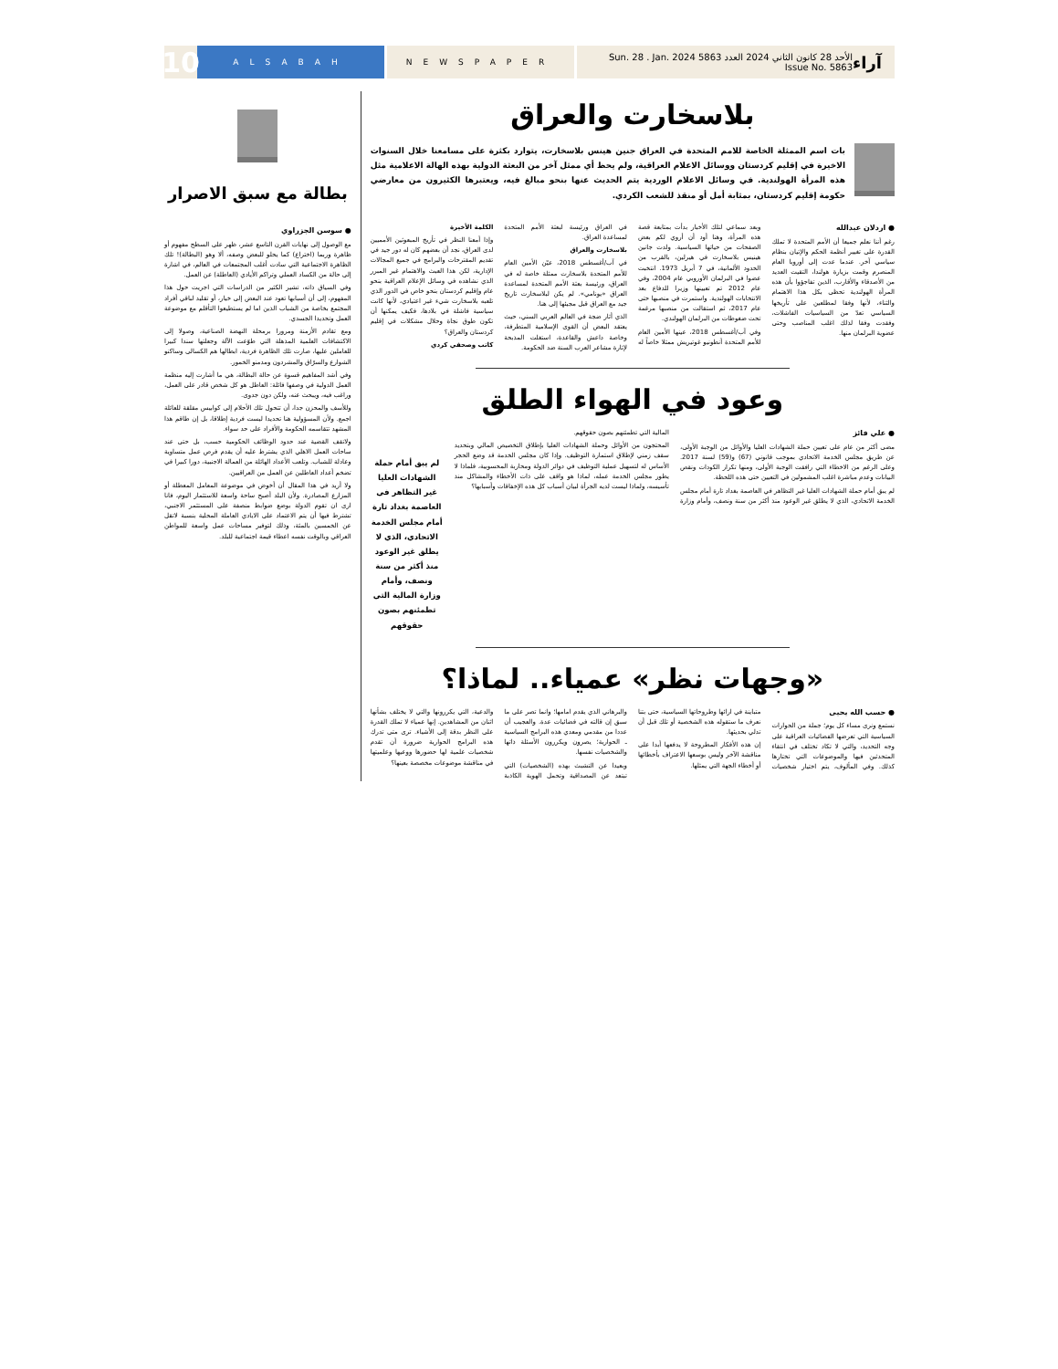آراء الأحد 28 كانون الثاني 2024 العدد 5863 Sun. 28 . Jan. 2024 Issue No. 5863
NEWSPAPER ALSABAH
10
بلاسخارت والعراق
بات اسم الممثلة الخاصة للامم المتحدة في العراق جنين هينس بلاسخارت، يتوارد بكثرة على مسامعنا خلال السنوات الاخيرة في إقليم كردستان ووسائل الاعلام العراقية، ولم يحظ أي ممثل آخر من البعثة الدولية بهذه الهالة الاعلامية مثل هذه المرأة الهولندية. في وسائل الاعلام الوردية يتم الحديث عنها بنحو مبالغ فيه، ويعتبرها الكثيرون من معارضي حكومة إقليم كردستان، بمثابة أمل أو منقذ للشعب الكردي.
● اردلان عبدالله
رغم أننا نعلم جميعا أن الأمم المتحدة لا تملك القدرة على تغيير أنظمة الحكم والإتيان بنظام سياسي آخر. عندما عدت إلى أوروبا العام المنصرم وقمت بزيارة هولندا، التقيت العديد من الأصدقاء والأقارب، الذين تفاجؤوا بأن هذه المرأة الهولندية تحظى بكل هذا الاهتمام والثناء، لأنها وفقا لمطلعين على تأريخها السياسي تعدّ من السياسيات الفاشلات، وفقدت وفقا لذلك اغلب المناصب وحتى عضوية البرلمان منها.
وبعد سماعي لتلك الأخبار بدأت بمتابعة قصة هذه المرأة، وهنا أود أن أروي لكم بعض الصفحات من حياتها السياسية. ولدت جانين هينيس بلاسخارت في هيرلين، بالقرب من الحدود الألمانية، في 7 أبريل 1973. انتخبت عضوا في البرلمان الأوروبي عام 2004، وفي عام 2012 تم تعيينها وزيرا للدفاع بعد الانتخابات الهولندية. واستمرت في منصبها حتى عام 2017، ثم استقالت من منصبها مرغمة تحت ضغوطات من البرلمان الهولندي.
وفي آب/أغسطس 2018، عينها الأمين العام للأمم المتحدة أنطونيو غوتيريش ممثلا خاصاً له في العراق ورئيسة لبعثة الأمم المتحدة لمساعدة العراق.
بلاسخارت والعراق
في آب/أغسطس 2018، عيّن الأمين العام للأمم المتحدة بلاسخارت ممثلة خاصة له في العراق، ورئيسة بعثة الأمم المتحدة لمساعدة العراق «يونامي». لم يكن لبلاسخارت تاريخ جيد مع العراق قبل مجيئها إلى هنا.
الذي أثار ضجة في العالم العربي السني، حيث يعتقد البعض أن القوى الإسلامية المتطرفة، وخاصة داعش والقاعدة، استغلت المذبحة لإثارة مشاعر العرب السنة ضد الحكومة.
الكلمة الأخيرة
وإذا أمعنا النظر في تأريخ المبعوثين الأمميين لدى العراق، نجد أن بعضهم كان له دور جيد في تقديم المقترحات والبرامج في جميع المجالات الإدارية، لكن هذا العبث والاهتمام غير المبرر الذي نشاهده في وسائل الإعلام العراقية بنحو عام وإقليم كردستان بنحو خاص في الدور الذي تلعبه بلاسخارت شيء غير اعتيادي، لأنها كانت سياسية فاشلة في بلادها، فكيف يمكنها أن تكون طوق نجاة وحلال مشكلات في إقليم كردستان والعراق؟
كاتب وصحفي كردي
وعود في الهواء الطلق
● علي فائز
مضى أكثر من عام على تعيين حملة الشهادات العليا والأوائل من الوجبة الأولى، عن طريق مجلس الخدمة الاتحادي بموجب قانوني (67) و(59) لسنة 2017. وعلى الرغم من الاخطاء التي رافقت الوجبة الأولى، ومنها تكرار الكودات ونقص البيانات وعدم مباشرة اغلب المشمولين في التعيين حتى هذه اللحظة.
لم يبق أمام حملة الشهادات العليا غير التظاهر في العاصمة بغداد تارة أمام مجلس الخدمة الاتحادي، الذي لا يطلق غير الوعود منذ أكثر من سنة ونصف، وأمام وزارة المالية التي تطمئنهم بصون حقوقهم.
المحتجون من الأوائل وحملة الشهادات العليا بإطلاق التخصيص المالي وبتحديد سقف زمني لإطلاق استمارة التوظيف. وإذا كان مجلس الخدمة قد وضع الحجر الأساس له لتسهيل عملية التوظيف في دوائر الدولة ومحاربة المحسوبية، فلماذا لا يطور مجلس الخدمة عمله، لماذا هو واقف على ذات الأخطاء والمشاكل منذ تأسيسه، ولماذا ليست لديه الجرأة لبيان أسباب كل هذه الإخفاقات وأسبابها؟
لم يبق أمام حملة الشهادات العليا غير التظاهر في العاصمة بغداد تارة أمام مجلس الخدمة الاتحادي، الذي لا يطلق غير الوعود منذ أكثر من سنة ونصف، وأمام وزارة المالية التي تطمئنهم بصون حقوقهم
«وجهات نظر» عمياء.. لماذا؟
● حسب الله يحيى
نستمع ونرى مساء كل يوم؛ جملة من الحوارات السياسية التي تعرضها الفضائيات العراقية على وجه التحديد، والتي لا تكاد تختلف في انتقاء المتحدثين فيها والموضوعات التي تختارها كذلك. وفي المألوف، يتم اختيار شخصيات متباينة في ارائها وطروحاتها السياسية، حتى بتنا نعرف ما ستقوله هذه الشخصية أو تلك قبل أن تدلي بحديثها.
إن هذه الأفكار المطروحة لا يدفعها أبدا على مناقشة الآخر وليس بوسعها الاعتراف بأخطائها أو أخطاء الجهة التي يمثلها.
والبرهاني الذي يقدم امامها؛ وانما تصر على ما سبق إن قالته في فضائيات عدة. والعجيب أن عددا من مقدمي ومعدي هذه البرامج السياسية ـ الحوارية؛ يصرون ويكررون الأسئلة ذاتها والشخصيات نفسها.
وبعيدا عن التشبث بهذه (الشخصيات) التي تبتعد عن المصداقية وتحمل الهوية الكاذبة والدعية، التي يكررونها والتي لا يختلف بشأنها اثنان من المشاهدين. إنها عمياء لا تملك القدرة على النظر بدقة إلى الأشياء. ترى متى تدرك هذه البرامج الحوارية ضرورة أن تقدم شخصيات علمية لها حضورها ووعيها وعلميتها في مناقشة موضوعات مخصصة بعينها؟
بطالة مع سبق الاصرار
● سوسن الجزراوي
مع الوصول إلى نهايات القرن التاسع عشر، ظهر على السطح مفهوم أو ظاهرة وربما (اختراع) كما يحلو للبعض وصفه، ألا وهو (البطالة)! تلك الظاهرة الاجتماعية التي سادت أغلب المجتمعات في العالم، في اشارة إلى حالة من الكساد العملي وتراكم الأيادي (العاطلة) عن العمل.
وفي السياق ذاته، تشير الكثير من الدراسات التي اجريت حول هذا المفهوم، إلى أن أسبابها تعود عند البعض إلى خيار، أو تقليد لباقي أفراد المجتمع بخاصة من الشباب الذين اما لم يستطيعوا التأقلم مع موضوعة العمل وتحديدا الجسدي.
ومع تقادم الأزمنة ومرورا برمحلة النهضة الصناعية، وصولا إلى الاكتشافات العلمية المذهلة التي طوّعت الآلة وجعلتها سندا كبيرا للعاملين عليها، صارت تلك الظاهرة فردية، ابطالها هم الكسالى وساكنو الشوارع والسرّاق والمشردون ومدمنو الخمور.
وفي أشد المفاهيم قسوة عن حالة البطالة، هي ما أشارت إليه منظمة العمل الدولية في وصفها فائلة: العاطل هو كل شخص قادر على العمل، وراغب فيه، ويبحث عنه، ولكن دون جدوى.
وللأسف والمحزن جدا، أن تتحول تلك الأحلام إلى كوابيس مقلقة للعائلة اجمع. ولأن المسؤولية هنا تحديدا ليست فردية إطلاقا، بل إن طاقم هذا المشهد تتقاسمه الحكومة والأفراد على حد سواء.
ولاتقف القضية عند حدود الوظائف الحكومية حسب، بل حتى عند ساحات العمل الاهلي الذي يشترط عليه أن يقدم فرص عمل متساوية وعادلة للشباب. وتلعب الأعداد الهائلة من العمالة الاجنبية، دورا كبيرا في تضخم أعداد العاطلين عن العمل من العراقيين.
ولا أريد في هذا المقال أن أخوض في موضوعة المعامل المعطلة أو المزارع المصادرة. ولأن البلد أصبح ساحة واسعة للاستثمار اليوم، فانا ارى ان تقوم الدولة بوضع ضوابط منصفة على المستثمر الاجنبي، تشترط فيها أن يتم الاعتماد على الايادي العاملة المحلية بنسبة لاتقل عن الخمسين بالمئة، وذلك لتوفير مساحات عمل واسعة للمواطن العراقي وبالوقت نفسه اعطاء قيمة اجتماعية للبلد.